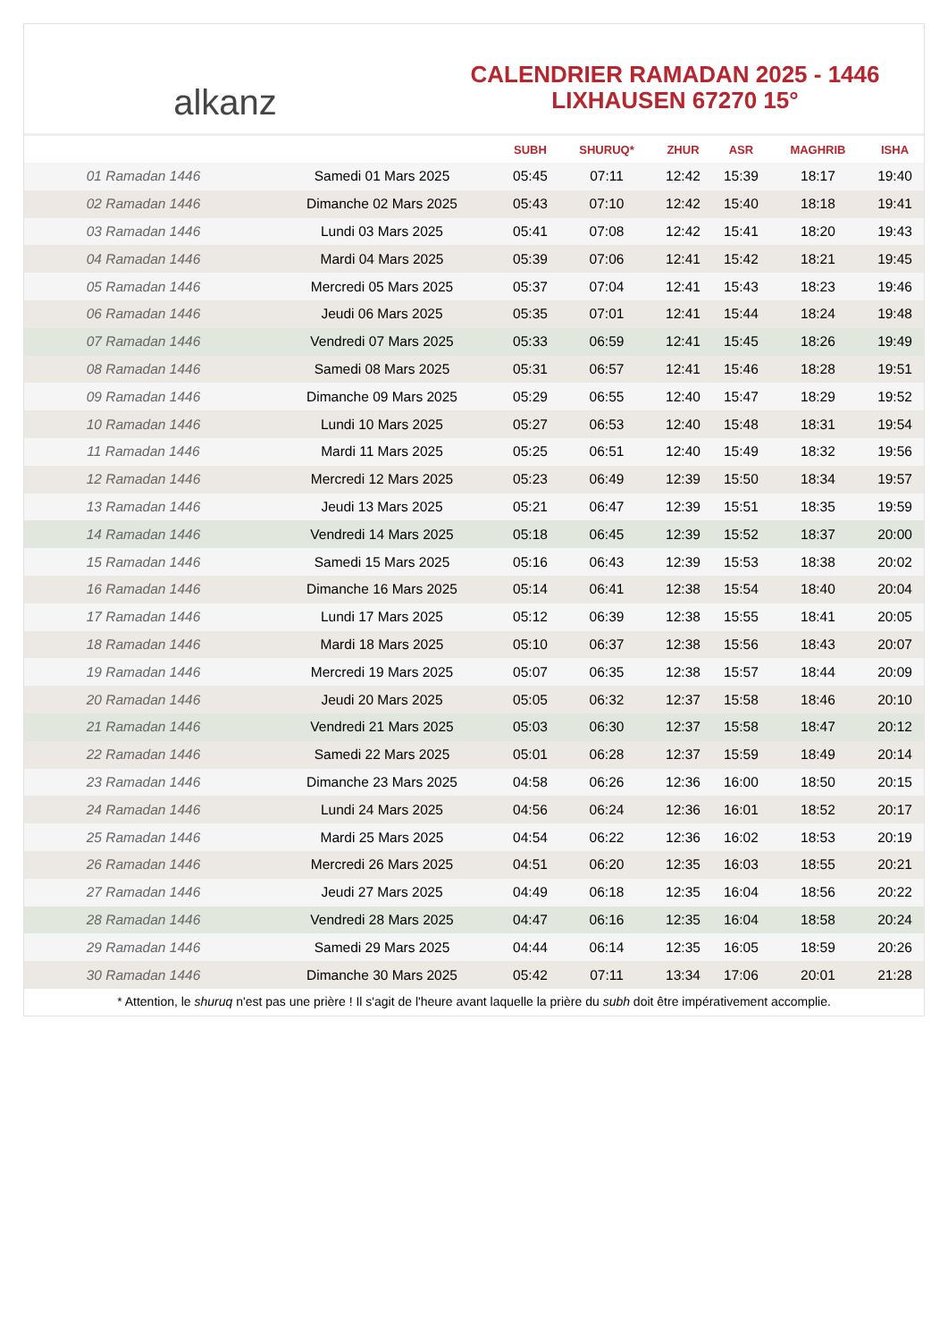alkanz
CALENDRIER RAMADAN 2025 - 1446
LIXHAUSEN 67270 15°
| | | SUBH | SHURUQ* | ZHUR | ASR | MAGHRIB | ISHA |
| --- | --- | --- | --- | --- | --- | --- | --- |
| 01 Ramadan 1446 | Samedi 01 Mars 2025 | 05:45 | 07:11 | 12:42 | 15:39 | 18:17 | 19:40 |
| 02 Ramadan 1446 | Dimanche 02 Mars 2025 | 05:43 | 07:10 | 12:42 | 15:40 | 18:18 | 19:41 |
| 03 Ramadan 1446 | Lundi 03 Mars 2025 | 05:41 | 07:08 | 12:42 | 15:41 | 18:20 | 19:43 |
| 04 Ramadan 1446 | Mardi 04 Mars 2025 | 05:39 | 07:06 | 12:41 | 15:42 | 18:21 | 19:45 |
| 05 Ramadan 1446 | Mercredi 05 Mars 2025 | 05:37 | 07:04 | 12:41 | 15:43 | 18:23 | 19:46 |
| 06 Ramadan 1446 | Jeudi 06 Mars 2025 | 05:35 | 07:01 | 12:41 | 15:44 | 18:24 | 19:48 |
| 07 Ramadan 1446 | Vendredi 07 Mars 2025 | 05:33 | 06:59 | 12:41 | 15:45 | 18:26 | 19:49 |
| 08 Ramadan 1446 | Samedi 08 Mars 2025 | 05:31 | 06:57 | 12:41 | 15:46 | 18:28 | 19:51 |
| 09 Ramadan 1446 | Dimanche 09 Mars 2025 | 05:29 | 06:55 | 12:40 | 15:47 | 18:29 | 19:52 |
| 10 Ramadan 1446 | Lundi 10 Mars 2025 | 05:27 | 06:53 | 12:40 | 15:48 | 18:31 | 19:54 |
| 11 Ramadan 1446 | Mardi 11 Mars 2025 | 05:25 | 06:51 | 12:40 | 15:49 | 18:32 | 19:56 |
| 12 Ramadan 1446 | Mercredi 12 Mars 2025 | 05:23 | 06:49 | 12:39 | 15:50 | 18:34 | 19:57 |
| 13 Ramadan 1446 | Jeudi 13 Mars 2025 | 05:21 | 06:47 | 12:39 | 15:51 | 18:35 | 19:59 |
| 14 Ramadan 1446 | Vendredi 14 Mars 2025 | 05:18 | 06:45 | 12:39 | 15:52 | 18:37 | 20:00 |
| 15 Ramadan 1446 | Samedi 15 Mars 2025 | 05:16 | 06:43 | 12:39 | 15:53 | 18:38 | 20:02 |
| 16 Ramadan 1446 | Dimanche 16 Mars 2025 | 05:14 | 06:41 | 12:38 | 15:54 | 18:40 | 20:04 |
| 17 Ramadan 1446 | Lundi 17 Mars 2025 | 05:12 | 06:39 | 12:38 | 15:55 | 18:41 | 20:05 |
| 18 Ramadan 1446 | Mardi 18 Mars 2025 | 05:10 | 06:37 | 12:38 | 15:56 | 18:43 | 20:07 |
| 19 Ramadan 1446 | Mercredi 19 Mars 2025 | 05:07 | 06:35 | 12:38 | 15:57 | 18:44 | 20:09 |
| 20 Ramadan 1446 | Jeudi 20 Mars 2025 | 05:05 | 06:32 | 12:37 | 15:58 | 18:46 | 20:10 |
| 21 Ramadan 1446 | Vendredi 21 Mars 2025 | 05:03 | 06:30 | 12:37 | 15:58 | 18:47 | 20:12 |
| 22 Ramadan 1446 | Samedi 22 Mars 2025 | 05:01 | 06:28 | 12:37 | 15:59 | 18:49 | 20:14 |
| 23 Ramadan 1446 | Dimanche 23 Mars 2025 | 04:58 | 06:26 | 12:36 | 16:00 | 18:50 | 20:15 |
| 24 Ramadan 1446 | Lundi 24 Mars 2025 | 04:56 | 06:24 | 12:36 | 16:01 | 18:52 | 20:17 |
| 25 Ramadan 1446 | Mardi 25 Mars 2025 | 04:54 | 06:22 | 12:36 | 16:02 | 18:53 | 20:19 |
| 26 Ramadan 1446 | Mercredi 26 Mars 2025 | 04:51 | 06:20 | 12:35 | 16:03 | 18:55 | 20:21 |
| 27 Ramadan 1446 | Jeudi 27 Mars 2025 | 04:49 | 06:18 | 12:35 | 16:04 | 18:56 | 20:22 |
| 28 Ramadan 1446 | Vendredi 28 Mars 2025 | 04:47 | 06:16 | 12:35 | 16:04 | 18:58 | 20:24 |
| 29 Ramadan 1446 | Samedi 29 Mars 2025 | 04:44 | 06:14 | 12:35 | 16:05 | 18:59 | 20:26 |
| 30 Ramadan 1446 | Dimanche 30 Mars 2025 | 05:42 | 07:11 | 13:34 | 17:06 | 20:01 | 21:28 |
* Attention, le shuruq n'est pas une prière ! Il s'agit de l'heure avant laquelle la prière du subh doit être impérativement accomplie.